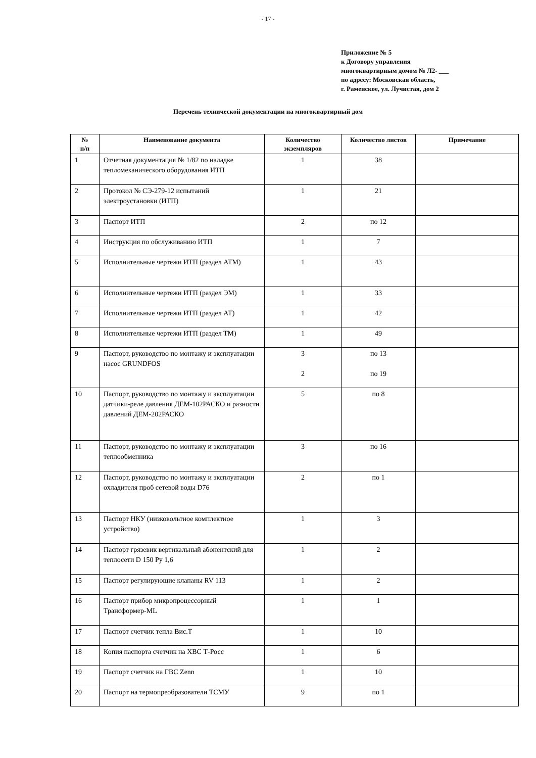- 17 -
Приложение № 5
к Договору управления
многоквартирным домом № Л2- ___
по адресу: Московская область,
г. Раменское, ул. Лучистая, дом 2
Перечень технической документации на многоквартирный дом
| № п/п | Наименование документа | Количество экземпляров | Количество листов | Примечание |
| --- | --- | --- | --- | --- |
| 1 | Отчетная документация № 1/82 по наладке тепломеханического оборудования ИТП | 1 | 38 | |
| 2 | Протокол № СЭ-279-12 испытаний электроустановки (ИТП) | 1 | 21 | |
| 3 | Паспорт ИТП | 2 | по 12 | |
| 4 | Инструкция по обслуживанию ИТП | 1 | 7 | |
| 5 | Исполнительные чертежи ИТП (раздел АТМ) | 1 | 43 | |
| 6 | Исполнительные чертежи ИТП (раздел ЭМ) | 1 | 33 | |
| 7 | Исполнительные чертежи ИТП (раздел АТ) | 1 | 42 | |
| 8 | Исполнительные чертежи ИТП (раздел ТМ) | 1 | 49 | |
| 9 | Паспорт, руководство по монтажу и эксплуатации насос GRUNDFOS | 3 2 | по 13 по 19 | |
| 10 | Паспорт, руководство по монтажу и эксплуатации датчики-реле давления ДЕМ-102РАСКО и разности давлений ДЕМ-202РАСКО | 5 | по 8 | |
| 11 | Паспорт, руководство по монтажу и эксплуатации теплообменника | 3 | по 16 | |
| 12 | Паспорт, руководство по монтажу и эксплуатации охладителя проб сетевой воды D76 | 2 | по 1 | |
| 13 | Паспорт НКУ (низковольтное комплектное устройство) | 1 | 3 | |
| 14 | Паспорт грязевик вертикальный абонентский для теплосети D 150 Ру 1,6 | 1 | 2 | |
| 15 | Паспорт регулирующие клапаны RV 113 | 1 | 2 | |
| 16 | Паспорт прибор микропроцессорный Трансформер-ML | 1 | 1 | |
| 17 | Паспорт счетчик тепла Вис.Т | 1 | 10 | |
| 18 | Копия паспорта счетчик на ХВС Т-Росс | 1 | 6 | |
| 19 | Паспорт счетчик на ГВС Zenn | 1 | 10 | |
| 20 | Паспорт на термопреобразователи ТСМУ | 9 | по 1 | |